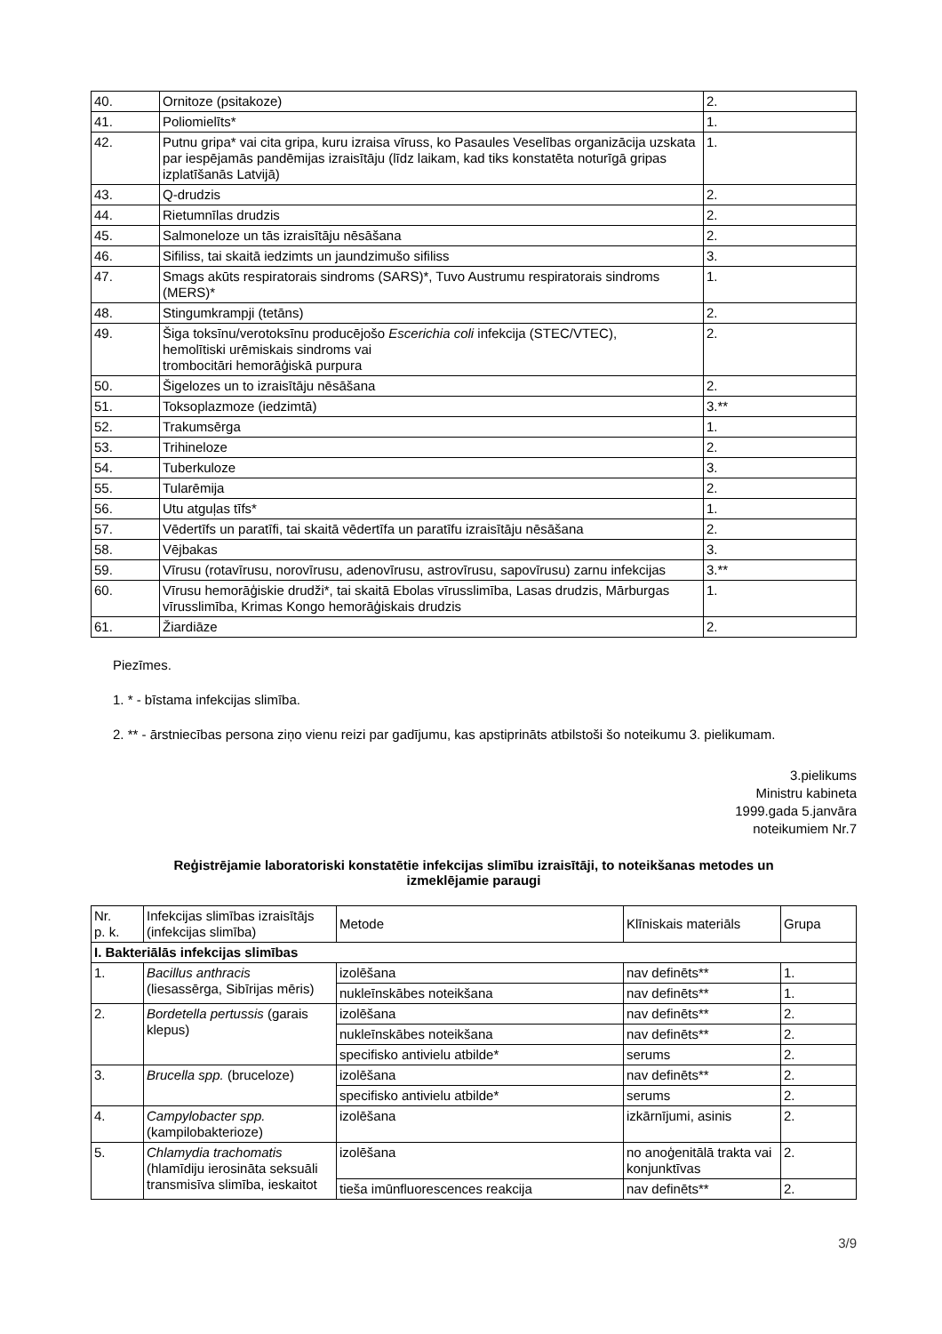| 40. | Ornitoze (psitakoze) | 2. |
| 41. | Poliomielīts* | 1. |
| 42. | Putnu gripa* vai cita gripa, kuru izraisa vīruss, ko Pasaules Veselības organizācija uzskata par iespējamās pandēmijas izraisītāju (līdz laikam, kad tiks konstatēta noturīgā gripas izplatīšanās Latvijā) | 1. |
| 43. | Q-drudzis | 2. |
| 44. | Rietumnīlas drudzis | 2. |
| 45. | Salmoneloze un tās izraisītāju nēsāšana | 2. |
| 46. | Sifiliss, tai skaitā iedzimts un jaundzimušo sifiliss | 3. |
| 47. | Smags akūts respiratorais sindroms (SARS)*, Tuvo Austrumu respiratorais sindroms (MERS)* | 1. |
| 48. | Stingumkrampji (tetāns) | 2. |
| 49. | Šiga toksīnu/verotoksīnu producējošo Escerichia coli infekcija (STEC/VTEC), hemolītiski urēmiskais sindroms vai trombocitāri hemorāģiskā purpura | 2. |
| 50. | Šigelozes un to izraisītāju nēsāšana | 2. |
| 51. | Toksoplazmoze (iedzimtā) | 3.** |
| 52. | Trakumsērga | 1. |
| 53. | Trihineloze | 2. |
| 54. | Tuberkuloze | 3. |
| 55. | Tularēmija | 2. |
| 56. | Utu atguļas tīfs* | 1. |
| 57. | Vēdertīfs un paratīfi, tai skaitā vēdertīfa un paratīfu izraisītāju nēsāšana | 2. |
| 58. | Vējbakas | 3. |
| 59. | Vīrusu (rotavīrusu, norovīrusu, adenovīrusu, astrovīrusu, sapovīrusu) zarnu infekcijas | 3.** |
| 60. | Vīrusu hemorāģiskie drudži*, tai skaitā Ebolas vīrusslimība, Lasas drudzis, Mārburgas vīrusslimība, Krimas Kongo hemorāģiskais drudzis | 1. |
| 61. | Žiardiāze | 2. |
Piezīmes.
1. * - bīstama infekcijas slimība.
2. ** - ārstniecības persona ziņo vienu reizi par gadījumu, kas apstiprināts atbilstoši šo noteikumu 3. pielikumam.
3.pielikums
Ministru kabineta
1999.gada 5.janvāra
noteikumiem Nr.7
Reģistrējamie laboratoriski konstatētie infekcijas slimību izraisītāji, to noteikšanas metodes un izmeklējamie paraugi
| Nr. p. k. | Infekcijas slimības izraisītājs (infekcijas slimība) | Metode | Klīniskais materiāls | Grupa |
| --- | --- | --- | --- | --- |
| I. Bakteriālās infekcijas slimības | | | | |
| 1. | Bacillus anthracis (liesassērga, Sibīrijas mēris) | izolēšana | nav definēts** | 1. |
| | | nukleīnskābes noteikšana | nav definēts** | 1. |
| 2. | Bordetella pertussis (garais klepus) | izolēšana | nav definēts** | 2. |
| | | nukleīnskābes noteikšana | nav definēts** | 2. |
| | | specifisko antivielu atbilde* | serums | 2. |
| 3. | Brucella spp. (bruceloze) | izolēšana | nav definēts** | 2. |
| | | specifisko antivielu atbilde* | serums | 2. |
| 4. | Campylobacter spp. (kampilobakterioze) | izolēšana | izkārnījumi, asinis | 2. |
| 5. | Chlamydia trachomatis (hlamīdiju ierosināta seksuāli transmisīva slimība, ieskaitot | izolēšana | no anoģenitālā trakta vai konjunktīvas | 2. |
| | | tieša imūnfluorescences reakcija | nav definēts** | 2. |
3/9